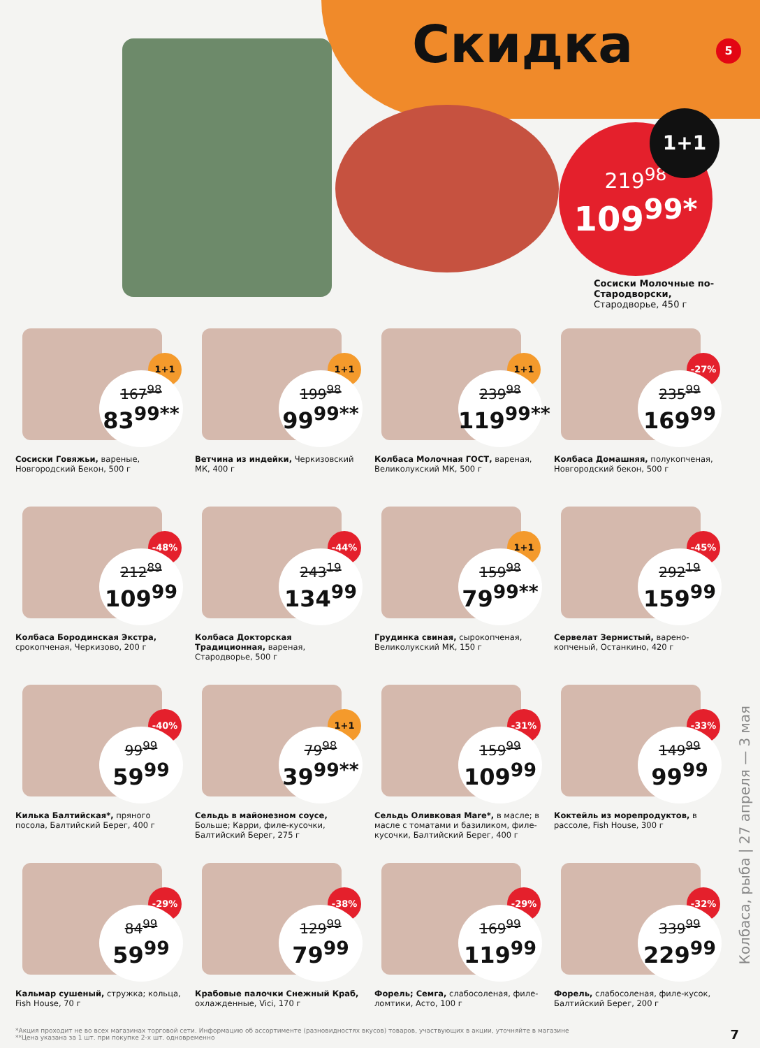Скидка 5
219<sup>98</sup>
109<sup>99*</sup>
1+1
Сосиски Молочные по-Стародворски,
Стародворье, 450 г
1+1
167<sup>98</sup>
83<sup>99**</sup>
Сосиски Говяжьи, вареные, Новгородский Бекон, 500 г
1+1
199<sup>98</sup>
99<sup>99**</sup>
Ветчина из индейки, Черкизовский МК, 400 г
1+1
239<sup>98</sup>
119<sup>99**</sup>
Колбаса Молочная ГОСТ, вареная, Великолукский МК, 500 г
-27%
235<sup>99</sup>
169<sup>99</sup>
Колбаса Домашняя, полукопченая, Новгородский бекон, 500 г
-48%
212<sup>89</sup>
109<sup>99</sup>
Колбаса Бородинская Экстра, срокопченая, Черкизово, 200 г
-44%
243<sup>19</sup>
134<sup>99</sup>
Колбаса Докторская Традиционная, вареная, Стародворье, 500 г
1+1
159<sup>98</sup>
79<sup>99**</sup>
Грудинка свиная, сырокопченая, Великолукский МК, 150 г
-45%
292<sup>19</sup>
159<sup>99</sup>
Сервелат Зернистый, варено-копченый, Останкино, 420 г
-40%
99<sup>99</sup>
59<sup>99</sup>
Килька Балтийская*, пряного посола, Балтийский Берег, 400 г
1+1
79<sup>98</sup>
39<sup>99**</sup>
Сельдь в майонезном соусе, Больше; Карри, филе-кусочки, Балтийский Берег, 275 г
-31%
159<sup>99</sup>
109<sup>99</sup>
Сельдь Оливковая Mare*, в масле; в масле с томатами и базиликом, филе-кусочки, Балтийский Берег, 400 г
-33%
149<sup>99</sup>
99<sup>99</sup>
Коктейль из морепродуктов, в рассоле, Fish House, 300 г
-29%
84<sup>99</sup>
59<sup>99</sup>
Кальмар сушеный, стружка; кольца, Fish House, 70 г
-38%
129<sup>99</sup>
79<sup>99</sup>
Крабовые палочки Снежный Краб, охлажденные, Vici, 170 г
-29%
169<sup>99</sup>
119<sup>99</sup>
Форель; Семга, слабосоленая, филе-ломтики, Асто, 100 г
-32%
339<sup>99</sup>
229<sup>99</sup>
Форель, слабосоленая, филе-кусок, Балтийский Берег, 200 г
Колбаса, рыба | 27 апреля — 3 мая
*Акция проходит не во всех магазинах торговой сети. Информацию об ассортименте (разновидностях вкусов) товаров, участвующих в акции, уточняйте в магазине
**Цена указана за 1 шт. при покупке 2-х шт. одновременно
7